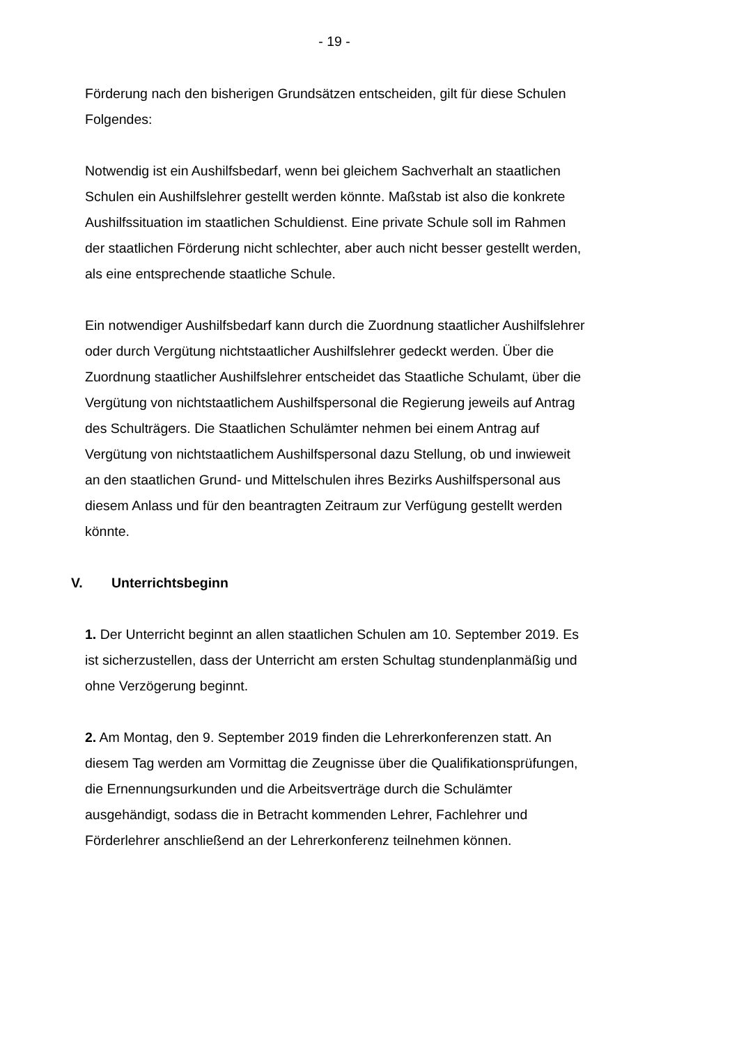- 19 -
Förderung nach den bisherigen Grundsätzen entscheiden, gilt für diese Schulen Folgendes:
Notwendig ist ein Aushilfsbedarf, wenn bei gleichem Sachverhalt an staatlichen Schulen ein Aushilfslehrer gestellt werden könnte. Maßstab ist also die konkrete Aushilfssituation im staatlichen Schuldienst. Eine private Schule soll im Rahmen der staatlichen Förderung nicht schlechter, aber auch nicht besser gestellt werden, als eine entsprechende staatliche Schule.
Ein notwendiger Aushilfsbedarf kann durch die Zuordnung staatlicher Aushilfslehrer oder durch Vergütung nichtstaatlicher Aushilfslehrer gedeckt werden. Über die Zuordnung staatlicher Aushilfslehrer entscheidet das Staatliche Schulamt, über die Vergütung von nichtstaatlichem Aushilfspersonal die Regierung jeweils auf Antrag des Schulträgers. Die Staatlichen Schulämter nehmen bei einem Antrag auf Vergütung von nichtstaatlichem Aushilfspersonal dazu Stellung, ob und inwieweit an den staatlichen Grund- und Mittelschulen ihres Bezirks Aushilfspersonal aus diesem Anlass und für den beantragten Zeitraum zur Verfügung gestellt werden könnte.
V. Unterrichtsbeginn
1. Der Unterricht beginnt an allen staatlichen Schulen am 10. September 2019. Es ist sicherzustellen, dass der Unterricht am ersten Schultag stundenplanmäßig und ohne Verzögerung beginnt.
2. Am Montag, den 9. September 2019 finden die Lehrerkonferenzen statt. An diesem Tag werden am Vormittag die Zeugnisse über die Qualifikationsprüfungen, die Ernennungsurkunden und die Arbeitsverträge durch die Schulämter ausgehändigt, sodass die in Betracht kommenden Lehrer, Fachlehrer und Förderlehrer anschließend an der Lehrerkonferenz teilnehmen können.